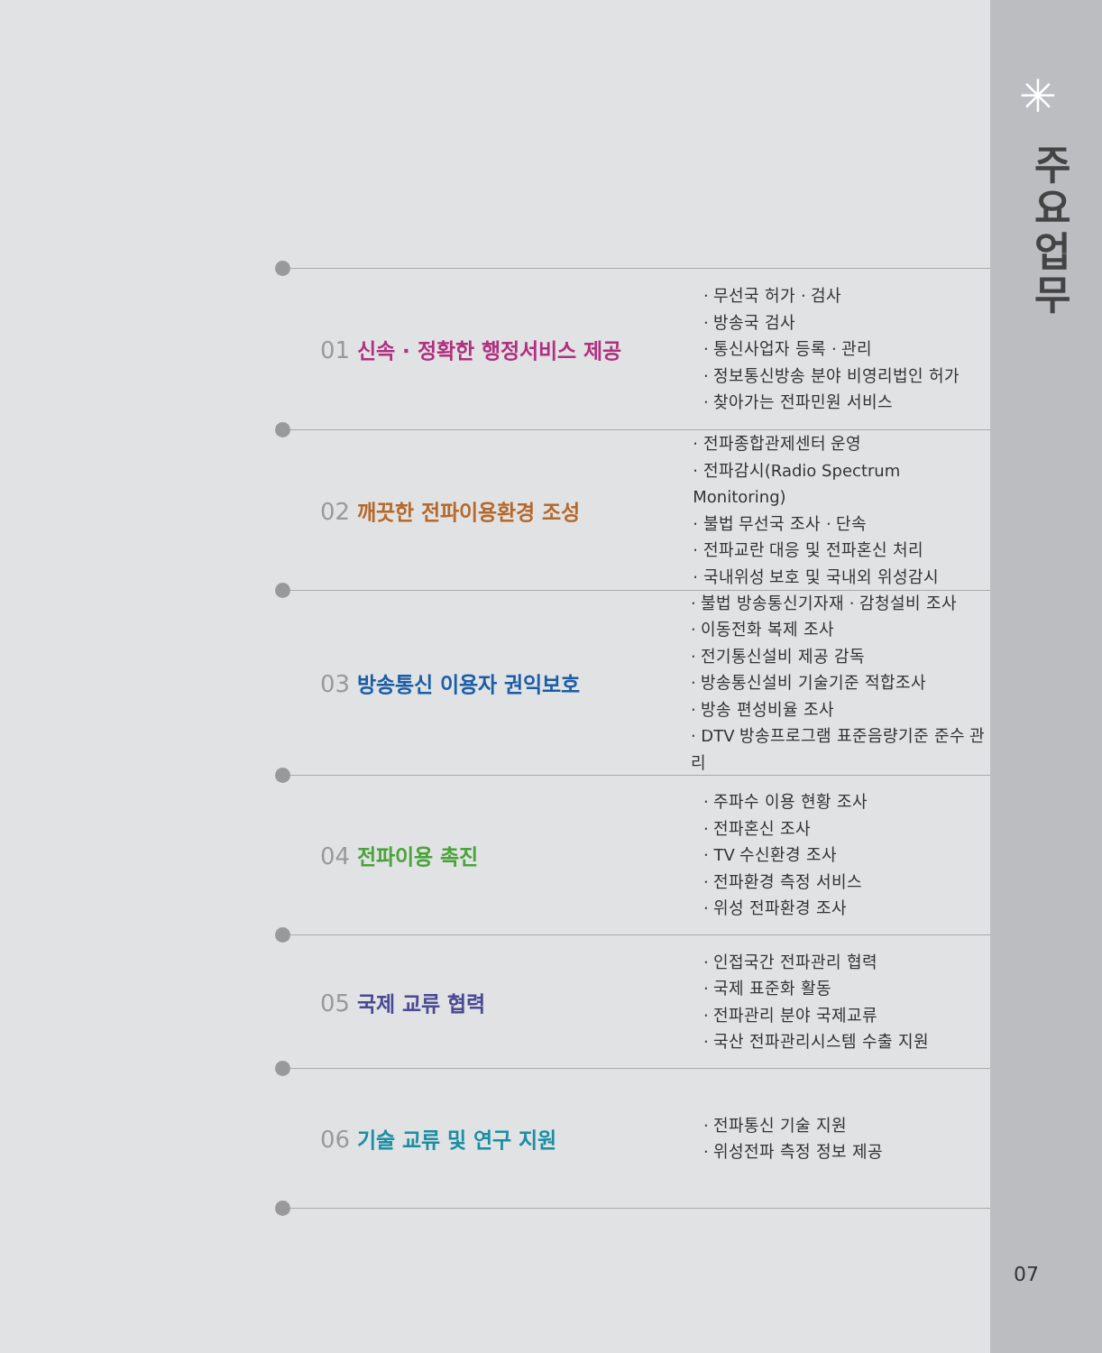✳
주
요
업
무
07
01 신속 · 정확한 행정서비스 제공
· 무선국 허가 · 검사
· 방송국 검사
· 통신사업자 등록 · 관리
· 정보통신방송 분야 비영리법인 허가
· 찾아가는 전파민원 서비스
02 깨끗한 전파이용환경 조성
· 전파종합관제센터 운영
· 전파감시(Radio Spectrum Monitoring)
· 불법 무선국 조사 · 단속
· 전파교란 대응 및 전파혼신 처리
· 국내위성 보호 및 국내외 위성감시
03 방송통신 이용자 권익보호
· 불법 방송통신기자재 · 감청설비 조사
· 이동전화 복제 조사
· 전기통신설비 제공 감독
· 방송통신설비 기술기준 적합조사
· 방송 편성비율 조사
· DTV 방송프로그램 표준음량기준 준수 관리
04 전파이용 촉진
· 주파수 이용 현황 조사
· 전파혼신 조사
· TV 수신환경 조사
· 전파환경 측정 서비스
· 위성 전파환경 조사
05 국제 교류 협력
· 인접국간 전파관리 협력
· 국제 표준화 활동
· 전파관리 분야 국제교류
· 국산 전파관리시스템 수출 지원
06 기술 교류 및 연구 지원
· 전파통신 기술 지원
· 위성전파 측정 정보 제공